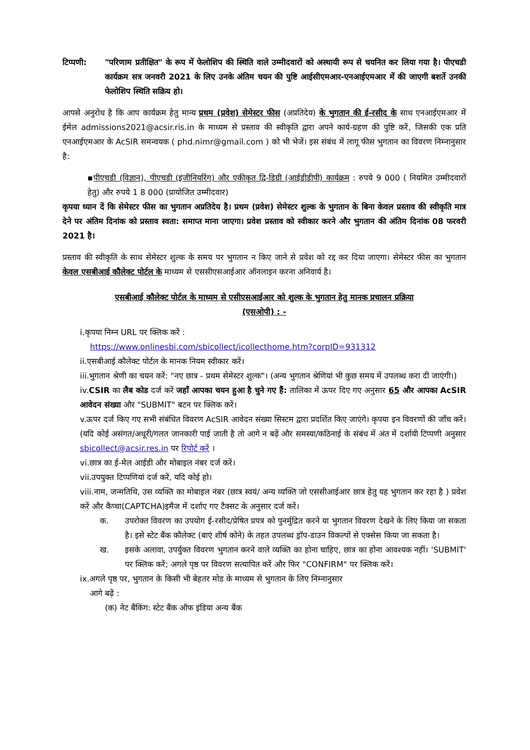टिप्पणी: "परिणाम प्रतीक्षित" के रूप में फेलोशिप की स्थिति वाले उम्मीदवारों को अस्थायी रूप से चयनित कर लिया गया है। पीएचडी कार्यक्रम सत्र जनवरी 2021 के लिए उनके अंतिम चयन की पुष्टि आईसीएमआर-एनआईएमआर में की जाएगी बशर्ते उनकी फेलोशिप स्थिति सक्रिय हो।
आपसे अनुरोध है कि आप कार्यक्रम हेतु मान्य प्रथम (प्रवेश) सेमेस्टर फीस (अप्रतिदेय) के भुगतान की ई-रसीद के साथ एनआईएमआर में ईमेल admissions2021@acsir.ris.in के माध्यम से प्रस्ताव की स्वीकृति द्वारा अपने कार्य-ग्रहण की पुष्टि करें, जिसकी एक प्रति एनआईएमआर के AcSIR समन्वयक ( phd.nimr@gmail.com ) को भी भेजें। इस संबंध में लागू फीस भुगतान का विवरण निम्नानुसार है:
▪पीएचडी (विज्ञान), पीएचडी (इंजीनियरिंग) और एकीकृत द्वि-डिग्री (आईडीडीपी) कार्यक्रम : रुपये 9 000 ( नियमित उम्मीदवारों हेतु) और रुपये 1 8 000 (प्रायोजित उम्मीदवार)
कृपया ध्यान दें कि सेमेस्टर फीस का भुगतान अप्रतिदेय है। प्रथम (प्रवेश) सेमेस्टर शुल्क के भुगतान के बिना केवल प्रस्ताव की स्वीकृति मात्र देने पर अंतिम दिनांक को प्रस्ताव स्वता: समाप्त माना जाएगा। प्रवेश प्रस्ताव को स्वीकार करने और भुगतान की अंतिम दिनांक 08 फरवरी 2021 है।
प्रस्ताव की स्वीकृति के साथ सेमेस्टर शुल्क के समय पर भुगतान न किए जाने से प्रवेश को रद्द कर दिया जाएगा। सेमेस्टर फीस का भुगतान केवल एसबीआई कौलेक्ट पोर्टल के माध्यम से एससीएसआईआर ऑनलाइन करना अनिवार्य है।
एसबीआई कौलेक्ट पोर्टल के माध्यम से एसीएसआईआर को शुल्क के भुगतान हेतु मानक प्रचालन प्रक्रिया
(एसओपी) : -
i.कृपया निम्न URL पर क्लिक करें :
https://www.onlinesbi.com/sbicollect/icollecthome.htm?corpID=931312
ii.एसबीआई कौलेक्ट पोर्टल के मानक नियम स्वीकार करें।
iii.भुगतान श्रेणी का चयन करें: "नए छात्र - प्रथम सेमेस्टर शुल्क"। (अन्य भुगतान श्रेणियां भी कुछ समय में उपलब्ध करा दी जाएंगी।)
iv.CSIR का लैब कोड दर्ज करें जहाँ आपका चयन हुआ है चुने गए हैं: तालिका में ऊपर दिए गए अनुसार 65 और आपका AcSIR आवेदन संख्या और "SUBMIT" बटन पर क्लिक करें।
v.ऊपर दर्ज किए गए सभी संबंधित विवरण AcSIR आवेदन संख्या सिस्टम द्वारा प्रदर्शित किए जाएंगे। कृपया इन विवरणों की जाँच करें। (यदि कोई असंगत/अधूरी/गलत जानकारी पाई जाती है तो आगे न बढ़ें और समस्या/कठिनाई के संबंध में अंत में दर्शायी टिप्पणी अनुसार sbicollect@acsir.res.in पर रिपोर्ट करें ।
vi.छात्र का ई-मेल आईडी और मोबाइल नंबर दर्ज करें।
vii.उपयुक्त टिप्पणियां दर्ज करें, यदि कोई हो।
viii.नाम, जन्मतिथि, उस व्यक्ति का मोबाइल नंबर (छात्र स्वयं/ अन्य व्यक्ति जो एससीआईआर छात्र हेतु यह भुगतान कर रहा है ) प्रवेश करें और कैप्चा(CAPTCHA)इमैज में दर्शाए गए टैक्सट के अनुसार दर्ज करें।
क. उपरोक्त विवरण का उपयोग ई-रसीद/प्रेषित प्रपत्र को पुनर्मुद्रित करने या भुगतान विवरण देखने के लिए किया जा सकता है। इसे स्टेट बैंक कौलेक्ट (बाएं शीर्ष कोने) के तहत उपलब्ध ड्रॉप-डाउन विकल्पों से एक्सेस किया जा सकता है।
ख. इसके अलावा, उपर्युक्त विवरण भुगतान करने वाले व्यक्ति का होना चाहिए, छात्र का होना आवश्यक नहीं। 'SUBMIT' पर क्लिक करें; अगले पृष्ठ पर विवरण सत्यापित करें और फिर "CONFIRM" पर क्लिक करें।
ix.अगले पृष्ठ पर, भुगतान के किसी भी बेहतर मोड के माध्यम से भुगतान के लिए निम्नानुसार
आगे बढ़ें :
(क) नेट बैंकिंग: स्टेट बैंक ऑफ इंडिया अन्य बैंक